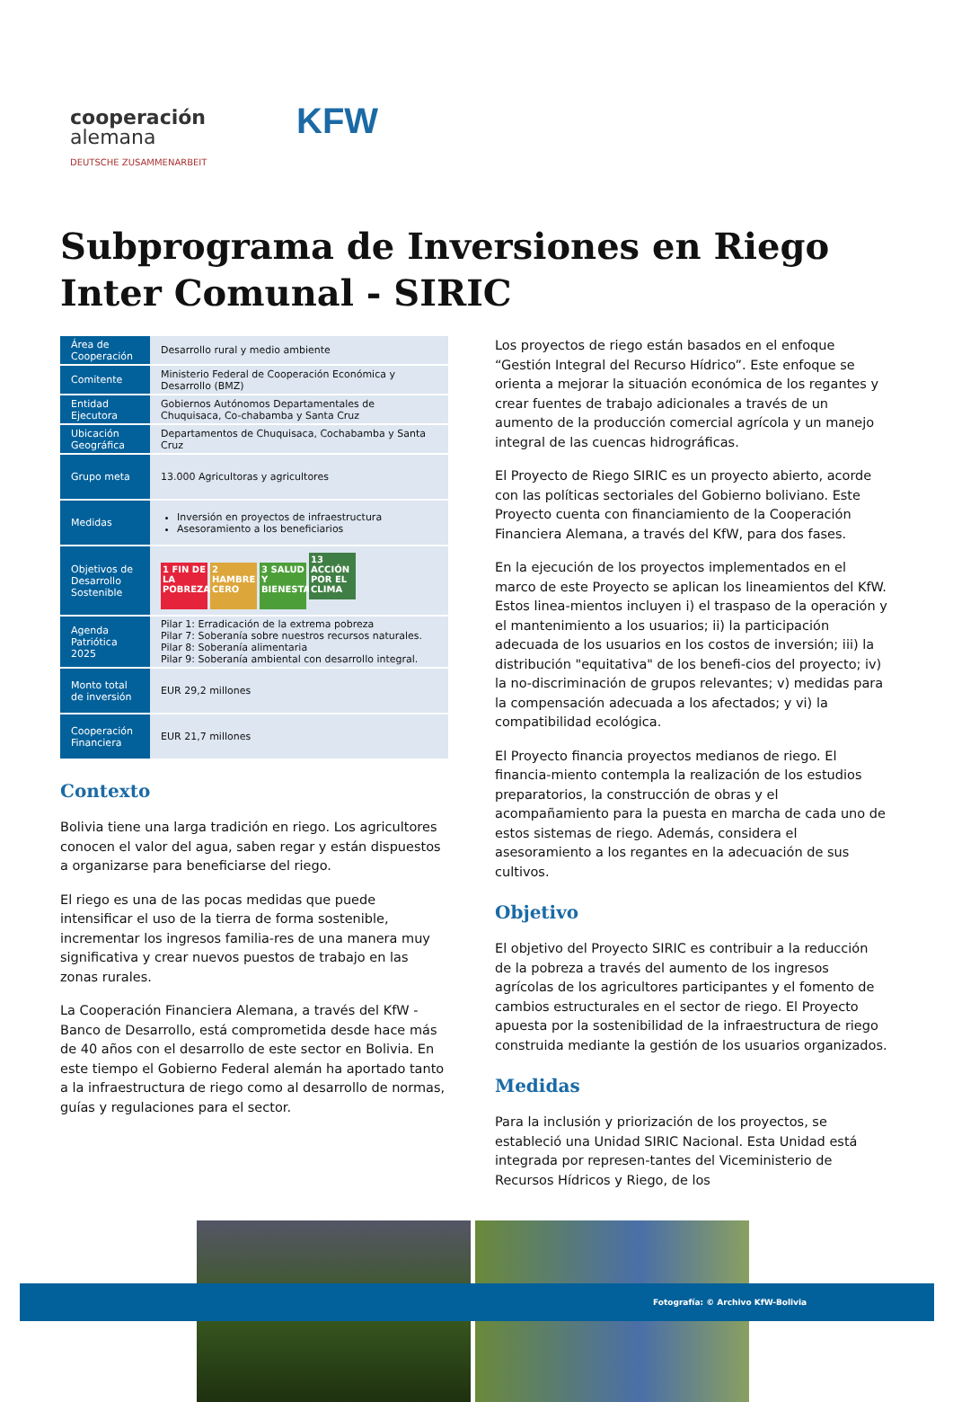cooperación
alemana
DEUTSCHE ZUSAMMENARBEIT
KFW
Subprograma de Inversiones en Riego Inter Comunal - SIRIC
| Área de Cooperación | Desarrollo rural y medio ambiente |
| Comitente | Ministerio Federal de Cooperación Económica y Desarrollo (BMZ) |
| Entidad Ejecutora | Gobiernos Autónomos Departamentales de Chuquisaca, Co-chabamba y Santa Cruz |
| Ubicación Geográfica | Departamentos de Chuquisaca, Cochabamba y Santa Cruz |
| Grupo meta | 13.000 Agricultoras y agricultores |
| Medidas | Inversión en proyectos de infraestructura Asesoramiento a los beneficiarios |
| Objetivos de Desarrollo Sostenible | 1 FIN DE LA POBREZA 2 HAMBRE CERO 3 SALUD Y BIENESTAR 13 ACCIÓN POR EL CLIMA |
| Agenda Patriótica 2025 | Pilar 1: Erradicación de la extrema pobreza Pilar 7: Soberanía sobre nuestros recursos naturales. Pilar 8: Soberanía alimentaria Pilar 9: Soberanía ambiental con desarrollo integral. |
| Monto total de inversión | EUR 29,2 millones |
| Cooperación Financiera | EUR 21,7 millones |
Contexto
Bolivia tiene una larga tradición en riego. Los agricultores conocen el valor del agua, saben regar y están dispuestos a organizarse para beneficiarse del riego.
El riego es una de las pocas medidas que puede intensificar el uso de la tierra de forma sostenible, incrementar los ingresos familia-res de una manera muy significativa y crear nuevos puestos de trabajo en las zonas rurales.
La Cooperación Financiera Alemana, a través del KfW - Banco de Desarrollo, está comprometida desde hace más de 40 años con el desarrollo de este sector en Bolivia. En este tiempo el Gobierno Federal alemán ha aportado tanto a la infraestructura de riego como al desarrollo de normas, guías y regulaciones para el sector.
Los proyectos de riego están basados en el enfoque “Gestión Integral del Recurso Hídrico”. Este enfoque se orienta a mejorar la situación económica de los regantes y crear fuentes de trabajo adicionales a través de un aumento de la producción comercial agrícola y un manejo integral de las cuencas hidrográficas.
El Proyecto de Riego SIRIC es un proyecto abierto, acorde con las políticas sectoriales del Gobierno boliviano. Este Proyecto cuenta con financiamiento de la Cooperación Financiera Alemana, a través del KfW, para dos fases.
En la ejecución de los proyectos implementados en el marco de este Proyecto se aplican los lineamientos del KfW. Estos linea-mientos incluyen i) el traspaso de la operación y el mantenimiento a los usuarios; ii) la participación adecuada de los usuarios en los costos de inversión; iii) la distribución "equitativa" de los benefi-cios del proyecto; iv) la no-discriminación de grupos relevantes; v) medidas para la compensación adecuada a los afectados; y vi) la compatibilidad ecológica.
El Proyecto financia proyectos medianos de riego. El financia-miento contempla la realización de los estudios preparatorios, la construcción de obras y el acompañamiento para la puesta en marcha de cada uno de estos sistemas de riego. Además, considera el asesoramiento a los regantes en la adecuación de sus cultivos.
Objetivo
El objetivo del Proyecto SIRIC es contribuir a la reducción de la pobreza a través del aumento de los ingresos agrícolas de los agricultores participantes y el fomento de cambios estructurales en el sector de riego. El Proyecto apuesta por la sostenibilidad de la infraestructura de riego construida mediante la gestión de los usuarios organizados.
Medidas
Para la inclusión y priorización de los proyectos, se estableció una Unidad SIRIC Nacional. Esta Unidad está integrada por represen-tantes del Viceministerio de Recursos Hídricos y Riego, de los
Fotografía: © Archivo KfW-Bolivia